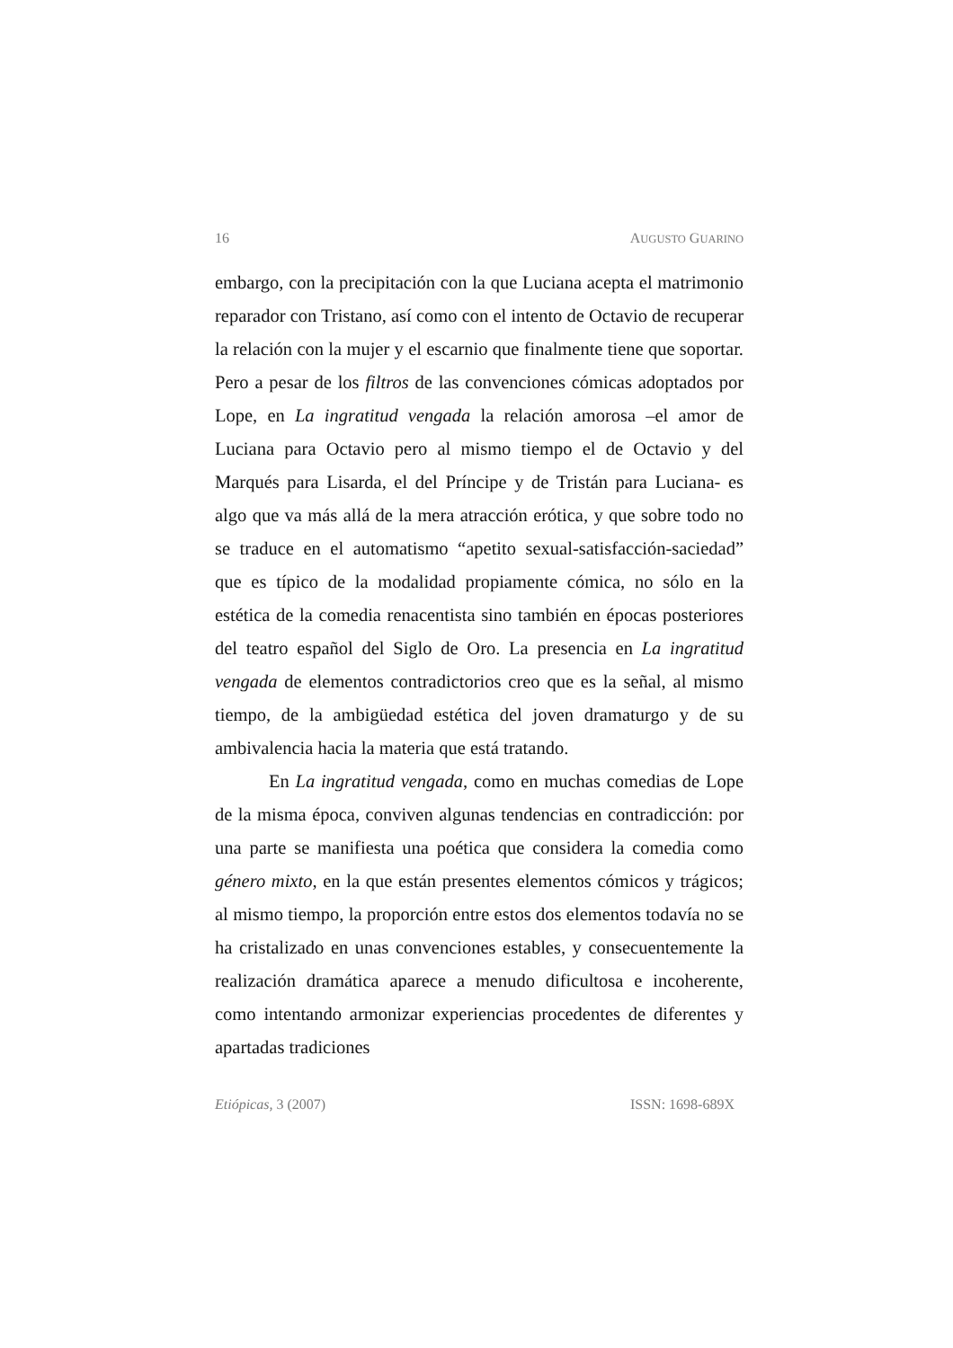16 AUGUSTO GUARINO
embargo, con la precipitación con la que Luciana acepta el matrimonio reparador con Tristano, así como con el intento de Octavio de recuperar la relación con la mujer y el escarnio que finalmente tiene que soportar. Pero a pesar de los filtros de las convenciones cómicas adoptados por Lope, en La ingratitud vengada la relación amorosa –el amor de Luciana para Octavio pero al mismo tiempo el de Octavio y del Marqués para Lisarda, el del Príncipe y de Tristán para Luciana- es algo que va más allá de la mera atracción erótica, y que sobre todo no se traduce en el automatismo “apetito sexual-satisfacción-saciedad” que es típico de la modalidad propiamente cómica, no sólo en la estética de la comedia renacentista sino también en épocas posteriores del teatro español del Siglo de Oro. La presencia en La ingratitud vengada de elementos contradictorios creo que es la señal, al mismo tiempo, de la ambigüedad estética del joven dramaturgo y de su ambivalencia hacia la materia que está tratando.
En La ingratitud vengada, como en muchas comedias de Lope de la misma época, conviven algunas tendencias en contradicción: por una parte se manifiesta una poética que considera la comedia como género mixto, en la que están presentes elementos cómicos y trágicos; al mismo tiempo, la proporción entre estos dos elementos todavía no se ha cristalizado en unas convenciones estables, y consecuentemente la realización dramática aparece a menudo dificultosa e incoherente, como intentando armonizar experiencias procedentes de diferentes y apartadas tradiciones
Etiópicas, 3 (2007) ISSN: 1698-689X